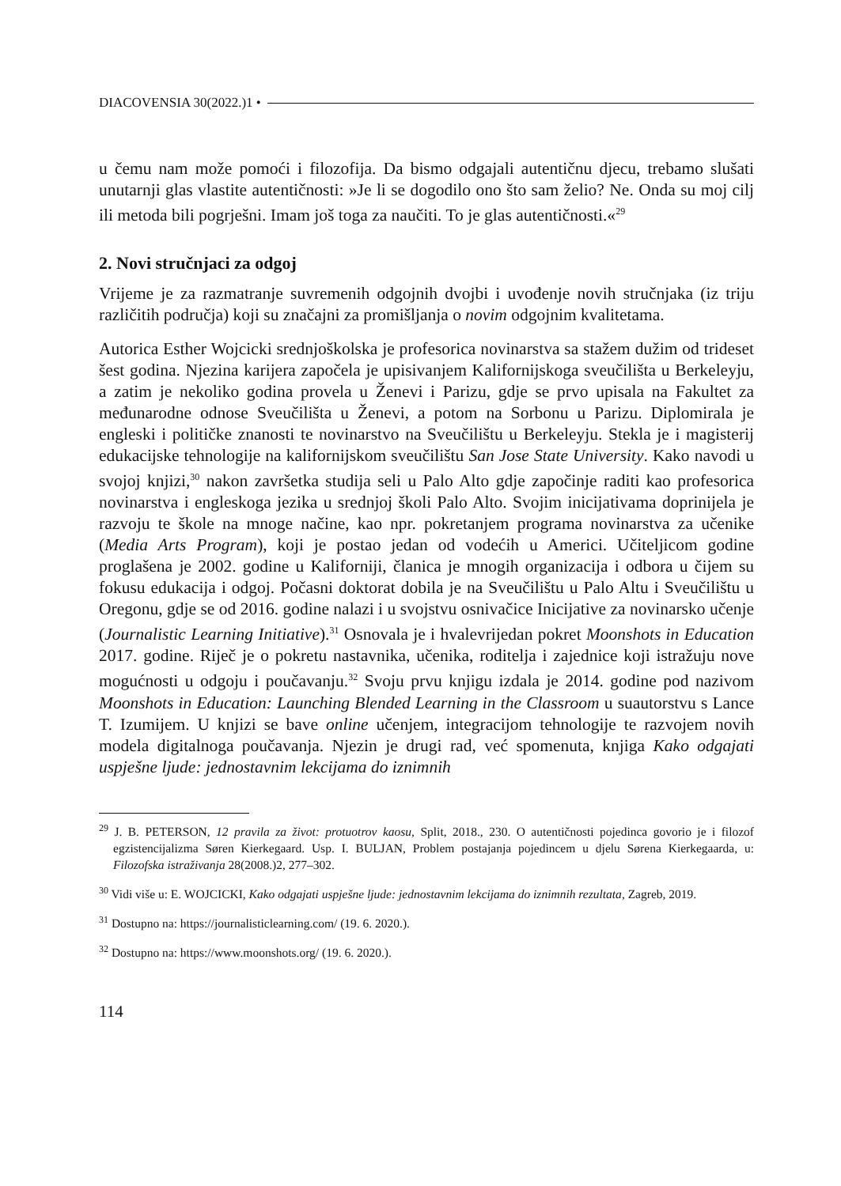DIACOVENSIA 30(2022.)1 •
u čemu nam može pomoći i filozofija. Da bismo odgajali autentičnu djecu, trebamo slušati unutarnji glas vlastite autentičnosti: »Je li se dogodilo ono što sam želio? Ne. Onda su moj cilj ili metoda bili pogrješni. Imam još toga za naučiti. To je glas autentičnosti.«<sup>29</sup>
2. Novi stručnjaci za odgoj
Vrijeme je za razmatranje suvremenih odgojnih dvojbi i uvođenje novih stručnjaka (iz triju različitih područja) koji su značajni za promišljanja o novim odgojnim kvalitetama.
Autorica Esther Wojcicki srednjoškolska je profesorica novinarstva sa stažem dužim od trideset šest godina. Njezina karijera započela je upisivanjem Kalifornijskoga sveučilišta u Berkeleyju, a zatim je nekoliko godina provela u Ženevi i Parizu, gdje se prvo upisala na Fakultet za međunarodne odnose Sveučilišta u Ženevi, a potom na Sorbonu u Parizu. Diplomirala je engleski i političke znanosti te novinarstvo na Sveučilištu u Berkeleyju. Stekla je i magisterij edukacijske tehnologije na kalifornijskom sveučilištu San Jose State University. Kako navodi u svojoj knjizi,<sup>30</sup> nakon završetka studija seli u Palo Alto gdje započinje raditi kao profesorica novinarstva i engleskoga jezika u srednjoj školi Palo Alto. Svojim inicijativama doprinijela je razvoju te škole na mnoge načine, kao npr. pokretanjem programa novinarstva za učenike (Media Arts Program), koji je postao jedan od vodećih u Americi. Učiteljicom godine proglašena je 2002. godine u Kaliforniji, članica je mnogih organizacija i odbora u čijem su fokusu edukacija i odgoj. Počasni doktorat dobila je na Sveučilištu u Palo Altu i Sveučilištu u Oregonu, gdje se od 2016. godine nalazi i u svojstvu osnivačice Inicijative za novinarsko učenje (Journalistic Learning Initiative).<sup>31</sup> Osnovala je i hvalevrijedan pokret Moonshots in Education 2017. godine. Riječ je o pokretu nastavnika, učenika, roditelja i zajednice koji istražuju nove mogućnosti u odgoju i poučavanju.<sup>32</sup> Svoju prvu knjigu izdala je 2014. godine pod nazivom Moonshots in Education: Launching Blended Learning in the Classroom u suautorstvu s Lance T. Izumijem. U knjizi se bave online učenjem, integracijom tehnologije te razvojem novih modela digitalnoga poučavanja. Njezin je drugi rad, već spomenuta, knjiga Kako odgajati uspješne ljude: jednostavnim lekcijama do iznimnih
<sup>29</sup> J. B. PETERSON, 12 pravila za život: protuotrov kaosu, Split, 2018., 230. O autentičnosti pojedinca govorio je i filozof egzistencijalizma Søren Kierkegaard. Usp. I. BULJAN, Problem postajanja pojedincem u djelu Sørena Kierkegaarda, u: Filozofska istraživanja 28(2008.)2, 277–302.
<sup>30</sup> Vidi više u: E. WOJCICKI, Kako odgajati uspješne ljude: jednostavnim lekcijama do iznimnih rezultata, Zagreb, 2019.
<sup>31</sup> Dostupno na: https://journalisticlearning.com/ (19. 6. 2020.).
<sup>32</sup> Dostupno na: https://www.moonshots.org/ (19. 6. 2020.).
114